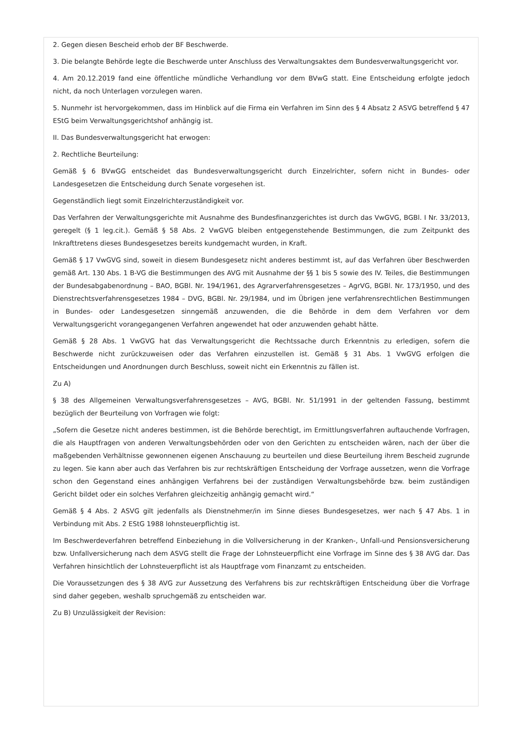2. Gegen diesen Bescheid erhob der BF Beschwerde.
3. Die belangte Behörde legte die Beschwerde unter Anschluss des Verwaltungsaktes dem Bundesverwaltungsgericht vor.
4. Am 20.12.2019 fand eine öffentliche mündliche Verhandlung vor dem BVwG statt. Eine Entscheidung erfolgte jedoch nicht, da noch Unterlagen vorzulegen waren.
5. Nunmehr ist hervorgekommen, dass im Hinblick auf die Firma ein Verfahren im Sinn des § 4 Absatz 2 ASVG betreffend § 47 EStG beim Verwaltungsgerichtshof anhängig ist.
II. Das Bundesverwaltungsgericht hat erwogen:
2. Rechtliche Beurteilung:
Gemäß § 6 BVwGG entscheidet das Bundesverwaltungsgericht durch Einzelrichter, sofern nicht in Bundes- oder Landesgesetzen die Entscheidung durch Senate vorgesehen ist.
Gegenständlich liegt somit Einzelrichterzuständigkeit vor.
Das Verfahren der Verwaltungsgerichte mit Ausnahme des Bundesfinanzgerichtes ist durch das VwGVG, BGBl. I Nr. 33/2013, geregelt (§ 1 leg.cit.). Gemäß § 58 Abs. 2 VwGVG bleiben entgegenstehende Bestimmungen, die zum Zeitpunkt des Inkrafttretens dieses Bundesgesetzes bereits kundgemacht wurden, in Kraft.
Gemäß § 17 VwGVG sind, soweit in diesem Bundesgesetz nicht anderes bestimmt ist, auf das Verfahren über Beschwerden gemäß Art. 130 Abs. 1 B-VG die Bestimmungen des AVG mit Ausnahme der §§ 1 bis 5 sowie des IV. Teiles, die Bestimmungen der Bundesabgabenordnung – BAO, BGBl. Nr. 194/1961, des Agrarverfahrensgesetzes – AgrVG, BGBl. Nr. 173/1950, und des Dienstrechtsverfahrensgesetzes 1984 – DVG, BGBl. Nr. 29/1984, und im Übrigen jene verfahrensrechtlichen Bestimmungen in Bundes- oder Landesgesetzen sinngemäß anzuwenden, die die Behörde in dem dem Verfahren vor dem Verwaltungsgericht vorangegangenen Verfahren angewendet hat oder anzuwenden gehabt hätte.
Gemäß § 28 Abs. 1 VwGVG hat das Verwaltungsgericht die Rechtssache durch Erkenntnis zu erledigen, sofern die Beschwerde nicht zurückzuweisen oder das Verfahren einzustellen ist. Gemäß § 31 Abs. 1 VwGVG erfolgen die Entscheidungen und Anordnungen durch Beschluss, soweit nicht ein Erkenntnis zu fällen ist.
Zu A)
§ 38 des Allgemeinen Verwaltungsverfahrensgesetzes – AVG, BGBl. Nr. 51/1991 in der geltenden Fassung, bestimmt bezüglich der Beurteilung von Vorfragen wie folgt:
„Sofern die Gesetze nicht anderes bestimmen, ist die Behörde berechtigt, im Ermittlungsverfahren auftauchende Vorfragen, die als Hauptfragen von anderen Verwaltungsbehörden oder von den Gerichten zu entscheiden wären, nach der über die maßgebenden Verhältnisse gewonnenen eigenen Anschauung zu beurteilen und diese Beurteilung ihrem Bescheid zugrunde zu legen. Sie kann aber auch das Verfahren bis zur rechtskräftigen Entscheidung der Vorfrage aussetzen, wenn die Vorfrage schon den Gegenstand eines anhängigen Verfahrens bei der zuständigen Verwaltungsbehörde bzw. beim zuständigen Gericht bildet oder ein solches Verfahren gleichzeitig anhängig gemacht wird.“
Gemäß § 4 Abs. 2 ASVG gilt jedenfalls als Dienstnehmer/in im Sinne dieses Bundesgesetzes, wer nach § 47 Abs. 1 in Verbindung mit Abs. 2 EStG 1988 lohnsteuerpflichtig ist.
Im Beschwerdeverfahren betreffend Einbeziehung in die Vollversicherung in der Kranken-, Unfall-und Pensionsversicherung bzw. Unfallversicherung nach dem ASVG stellt die Frage der Lohnsteuerpflicht eine Vorfrage im Sinne des § 38 AVG dar. Das Verfahren hinsichtlich der Lohnsteuerpflicht ist als Hauptfrage vom Finanzamt zu entscheiden.
Die Voraussetzungen des § 38 AVG zur Aussetzung des Verfahrens bis zur rechtskräftigen Entscheidung über die Vorfrage sind daher gegeben, weshalb spruchgemäß zu entscheiden war.
Zu B) Unzulässigkeit der Revision: